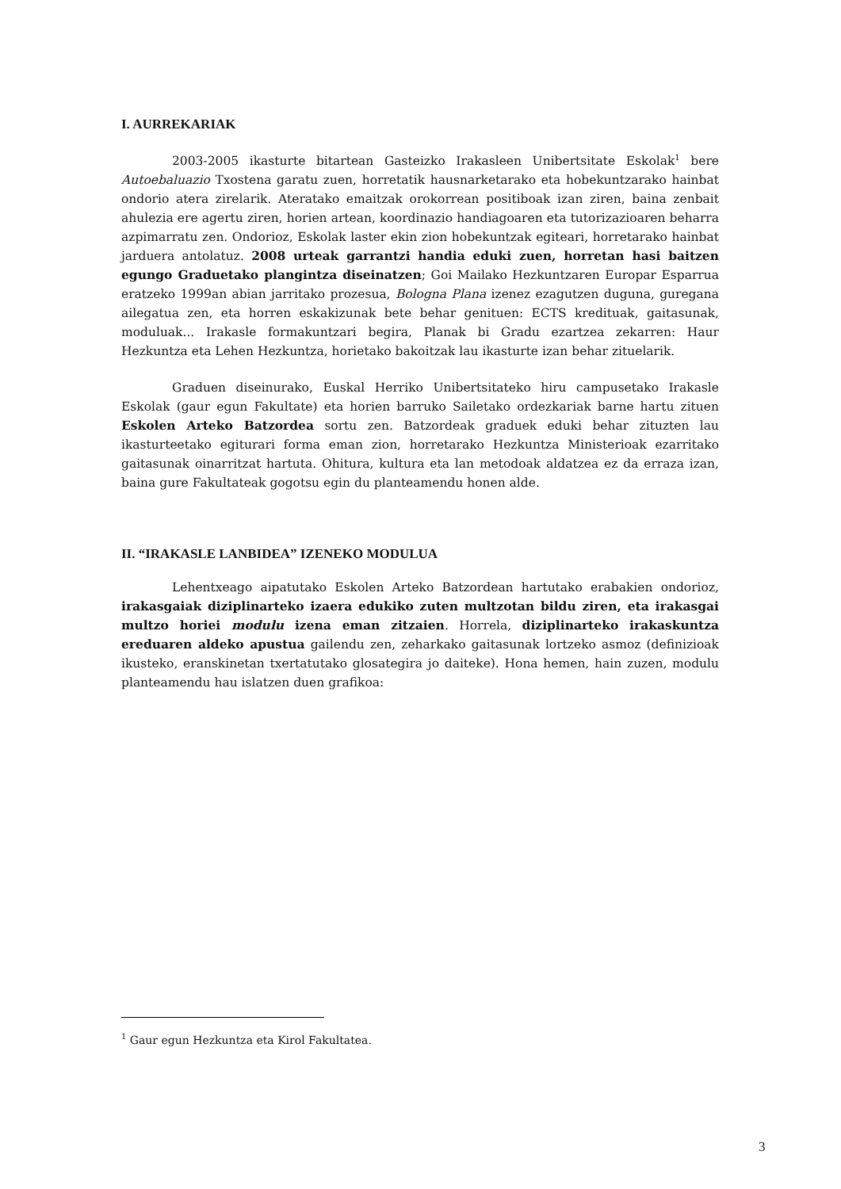I. AURREKARIAK
2003-2005 ikasturte bitartean Gasteizko Irakasleen Unibertsitate Eskolak<sup>1</sup> bere Autoebaluazio Txostena garatu zuen, horretatik hausnarketarako eta hobekuntzarako hainbat ondorio atera zirelarik. Ateratako emaitzak orokorrean positiboak izan ziren, baina zenbait ahulezia ere agertu ziren, horien artean, koordinazio handiagoaren eta tutorizazioaren beharra azpimarratu zen. Ondorioz, Eskolak laster ekin zion hobekuntzak egiteari, horretarako hainbat jarduera antolatuz. 2008 urteak garrantzi handia eduki zuen, horretan hasi baitzen egungo Graduetako plangintza diseinatzen; Goi Mailako Hezkuntzaren Europar Esparrua eratzeko 1999an abian jarritako prozesua, Bologna Plana izenez ezagutzen duguna, guregana ailegatua zen, eta horren eskakizunak bete behar genituen: ECTS kredituak, gaitasunak, moduluak... Irakasle formakuntzari begira, Planak bi Gradu ezartzea zekarren: Haur Hezkuntza eta Lehen Hezkuntza, horietako bakoitzak lau ikasturte izan behar zituelarik.
Graduen diseinurako, Euskal Herriko Unibertsitateko hiru campusetako Irakasle Eskolak (gaur egun Fakultate) eta horien barruko Sailetako ordezkariak barne hartu zituen Eskolen Arteko Batzordea sortu zen. Batzordeak graduek eduki behar zituzten lau ikasturteetako egiturari forma eman zion, horretarako Hezkuntza Ministerioak ezarritako gaitasunak oinarritzat hartuta. Ohitura, kultura eta lan metodoak aldatzea ez da erraza izan, baina gure Fakultateak gogotsu egin du planteamendu honen alde.
II. “IRAKASLE LANBIDEA” IZENEKO MODULUA
Lehentxeago aipatutako Eskolen Arteko Batzordean hartutako erabakien ondorioz, irakasgaiak diziplinarteko izaera edukiko zuten multzotan bildu ziren, eta irakasgai multzo horiei modulu izena eman zitzaien. Horrela, diziplinarteko irakaskuntza ereduaren aldeko apustua gailendu zen, zeharkako gaitasunak lortzeko asmoz (definizioak ikusteko, eranskinetan txertatutako glosategira jo daiteke). Hona hemen, hain zuzen, modulu planteamendu hau islatzen duen grafikoa:
<sup>1</sup> Gaur egun Hezkuntza eta Kirol Fakultatea.
3